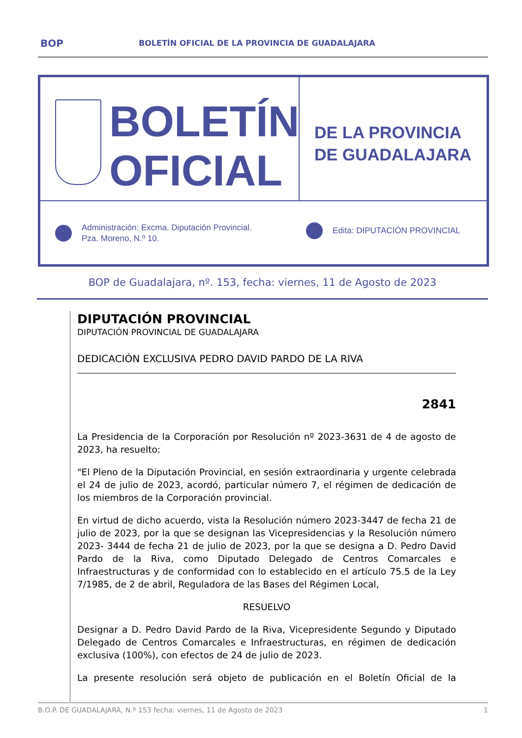BOP BOLETÍN OFICIAL DE LA PROVINCIA DE GUADALAJARA
BOLETÍN
OFICIAL
DE LA PROVINCIA
DE GUADALAJARA
Administración: Excma. Diputación Provincial.
Pza. Moreno, N.º 10.
Edita: DIPUTACIÓN PROVINCIAL
BOP de Guadalajara, nº. 153, fecha: viernes, 11 de Agosto de 2023
DIPUTACIÓN PROVINCIAL
DIPUTACIÓN PROVINCIAL DE GUADALAJARA
DEDICACIÓN EXCLUSIVA PEDRO DAVID PARDO DE LA RIVA
2841
La Presidencia de la Corporación por Resolución nº 2023-3631 de 4 de agosto de 2023, ha resuelto:
"El Pleno de la Diputación Provincial, en sesión extraordinaria y urgente celebrada el 24 de julio de 2023, acordó, particular número 7, el régimen de dedicación de los miembros de la Corporación provincial.
En virtud de dicho acuerdo, vista la Resolución número 2023-3447 de fecha 21 de julio de 2023, por la que se designan las Vicepresidencias y la Resolución número 2023- 3444 de fecha 21 de julio de 2023, por la que se designa a D. Pedro David Pardo de la Riva, como Diputado Delegado de Centros Comarcales e Infraestructuras y de conformidad con lo establecido en el artículo 75.5 de la Ley 7/1985, de 2 de abril, Reguladora de las Bases del Régimen Local,
RESUELVO
Designar a D. Pedro David Pardo de la Riva, Vicepresidente Segundo y Diputado Delegado de Centros Comarcales e Infraestructuras, en régimen de dedicación exclusiva (100%), con efectos de 24 de julio de 2023.
La presente resolución será objeto de publicación en el Boletín Oficial de la
B.O.P. DE GUADALAJARA, N.º 153 fecha: viernes, 11 de Agosto de 2023 1